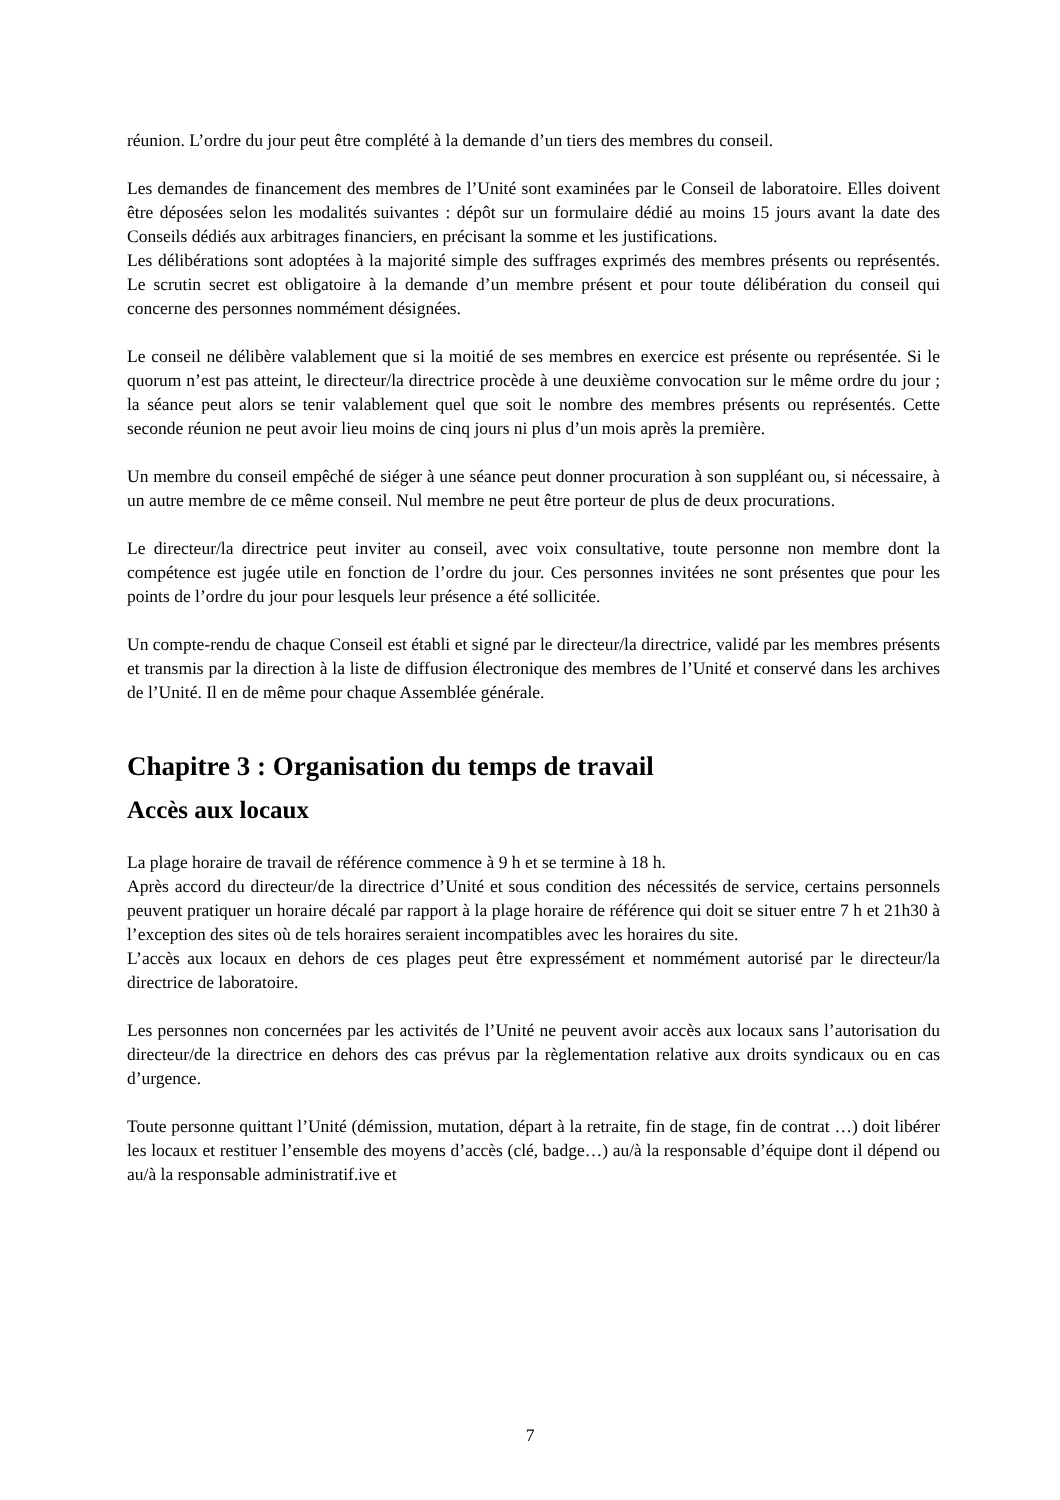réunion. L’ordre du jour peut être complété à la demande d’un tiers des membres du conseil.
Les demandes de financement des membres de l’Unité sont examinées par le Conseil de laboratoire. Elles doivent être déposées selon les modalités suivantes : dépôt sur un formulaire dédié au moins 15 jours avant la date des Conseils dédiés aux arbitrages financiers, en précisant la somme et les justifications.
Les délibérations sont adoptées à la majorité simple des suffrages exprimés des membres présents ou représentés. Le scrutin secret est obligatoire à la demande d’un membre présent et pour toute délibération du conseil qui concerne des personnes nommément désignées.
Le conseil ne délibère valablement que si la moitié de ses membres en exercice est présente ou représentée. Si le quorum n’est pas atteint, le directeur/la directrice procède à une deuxième convocation sur le même ordre du jour ; la séance peut alors se tenir valablement quel que soit le nombre des membres présents ou représentés. Cette seconde réunion ne peut avoir lieu moins de cinq jours ni plus d’un mois après la première.
Un membre du conseil empêché de siéger à une séance peut donner procuration à son suppléant ou, si nécessaire, à un autre membre de ce même conseil. Nul membre ne peut être porteur de plus de deux procurations.
Le directeur/la directrice peut inviter au conseil, avec voix consultative, toute personne non membre dont la compétence est jugée utile en fonction de l’ordre du jour. Ces personnes invitées ne sont présentes que pour les points de l’ordre du jour pour lesquels leur présence a été sollicitée.
Un compte-rendu de chaque Conseil est établi et signé par le directeur/la directrice, validé par les membres présents et transmis par la direction à la liste de diffusion électronique des membres de l’Unité et conservé dans les archives de l’Unité. Il en de même pour chaque Assemblée générale.
Chapitre 3 : Organisation du temps de travail
Accès aux locaux
La plage horaire de travail de référence commence à 9 h et se termine à 18 h.
Après accord du directeur/de la directrice d’Unité et sous condition des nécessités de service, certains personnels peuvent pratiquer un horaire décalé par rapport à la plage horaire de référence qui doit se situer entre 7 h et 21h30 à l’exception des sites où de tels horaires seraient incompatibles avec les horaires du site.
L’accès aux locaux en dehors de ces plages peut être expressément et nommément autorisé par le directeur/la directrice de laboratoire.
Les personnes non concernées par les activités de l’Unité ne peuvent avoir accès aux locaux sans l’autorisation du directeur/de la directrice en dehors des cas prévus par la règlementation relative aux droits syndicaux ou en cas d’urgence.
Toute personne quittant l’Unité (démission, mutation, départ à la retraite, fin de stage, fin de contrat …) doit libérer les locaux et restituer l’ensemble des moyens d’accès (clé, badge…) au/à la responsable d’équipe dont il dépend ou au/à la responsable administratif.ive et
7